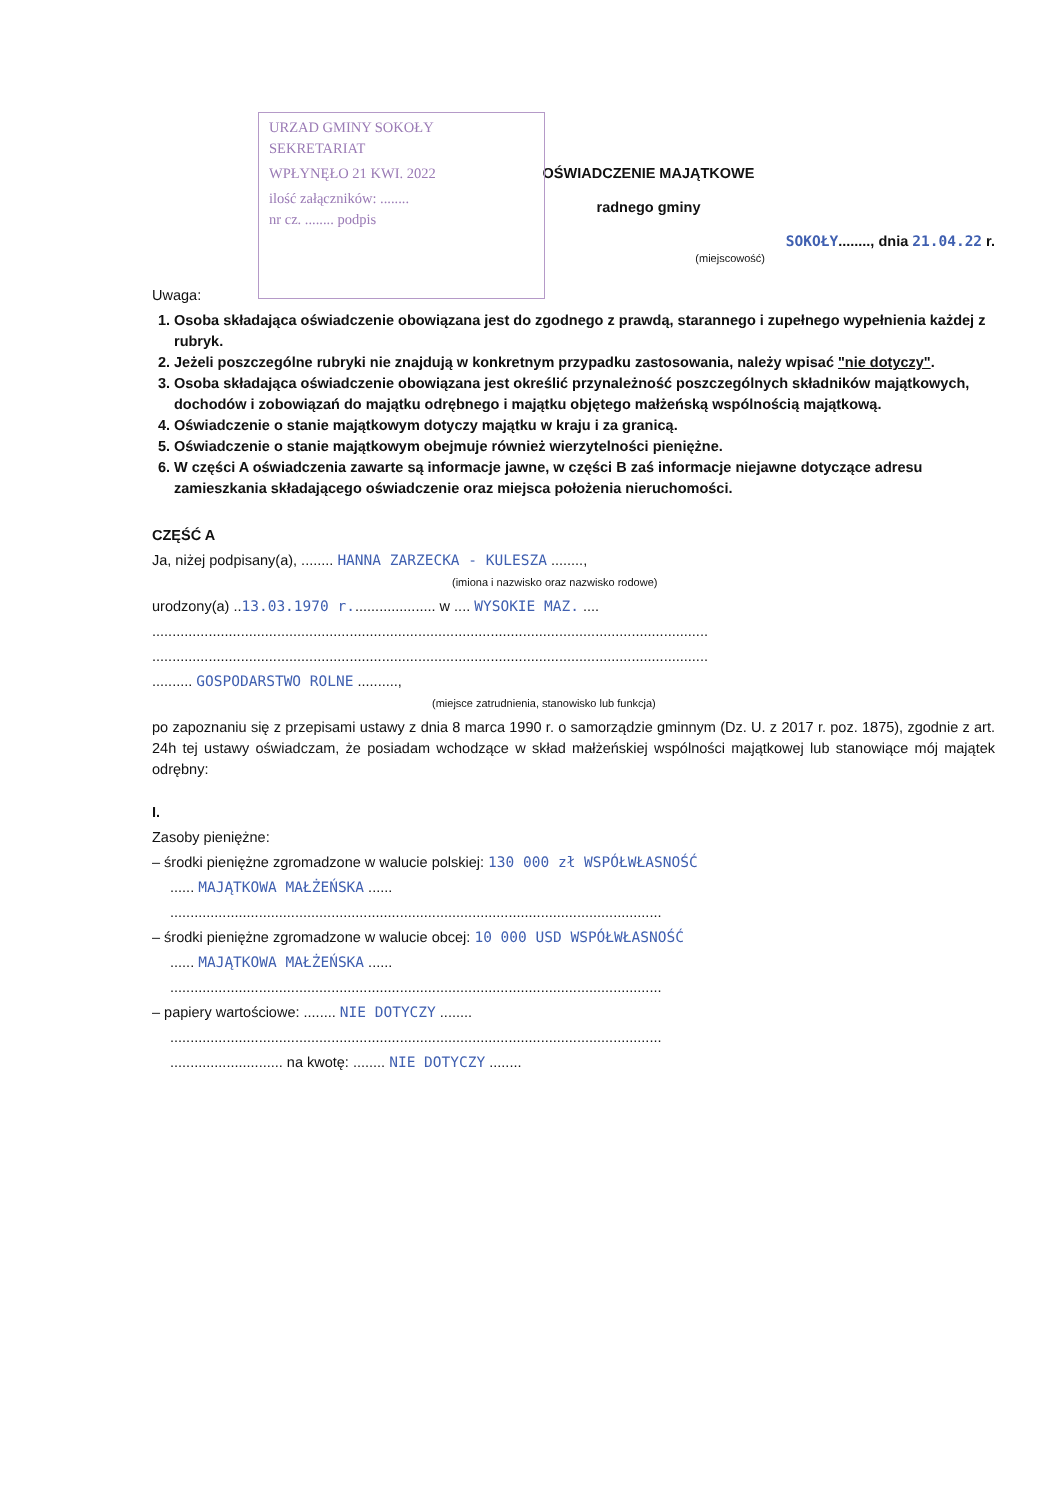URZAD GMINY SOKOŁY
SEKRETARIAT
WPŁYNĘŁO 21 KWI. 2022
ilość załączników: ........
nr cz. ........ podpis
OŚWIADCZENIE MAJĄTKOWE
radnego gminy
SOKOŁY........, dnia 21.04.22 r.
(miejscowość)
Uwaga:
1. Osoba składająca oświadczenie obowiązana jest do zgodnego z prawdą, starannego i zupełnego wypełnienia każdej z rubryk.
2. Jeżeli poszczególne rubryki nie znajdują w konkretnym przypadku zastosowania, należy wpisać "nie dotyczy".
3. Osoba składająca oświadczenie obowiązana jest określić przynależność poszczególnych składników majątkowych, dochodów i zobowiązań do majątku odrębnego i majątku objętego małżeńską wspólnością majątkową.
4. Oświadczenie o stanie majątkowym dotyczy majątku w kraju i za granicą.
5. Oświadczenie o stanie majątkowym obejmuje również wierzytelności pieniężne.
6. W części A oświadczenia zawarte są informacje jawne, w części B zaś informacje niejawne dotyczące adresu zamieszkania składającego oświadczenie oraz miejsca położenia nieruchomości.
CZĘŚĆ A
Ja, niżej podpisany(a), ........ HANNA ZARZECKA - KULESZA ........,
(imiona i nazwisko oraz nazwisko rodowe)
urodzony(a) ..13.03.1970 r..................... w .... WYSOKIE MAZ. ....
..........................................................................................................................................
..........................................................................................................................................
.......... GOSPODARSTWO ROLNE ..........,
(miejsce zatrudnienia, stanowisko lub funkcja)
po zapoznaniu się z przepisami ustawy z dnia 8 marca 1990 r. o samorządzie gminnym (Dz. U. z 2017 r. poz. 1875), zgodnie z art. 24h tej ustawy oświadczam, że posiadam wchodzące w skład małżeńskiej wspólności majątkowej lub stanowiące mój majątek odrębny:
I.
Zasoby pieniężne:
– środki pieniężne zgromadzone w walucie polskiej: 130 000 zł WSPÓŁWŁASNOŚĆ
...... MAJĄTKOWA MAŁŻEŃSKA ......
..........................................................................................................................
– środki pieniężne zgromadzone w walucie obcej: 10 000 USD WSPÓŁWŁASNOŚĆ
...... MAJĄTKOWA MAŁŻEŃSKA ......
..........................................................................................................................
– papiery wartościowe: ........ NIE DOTYCZY ........
..........................................................................................................................
............................ na kwotę: ........ NIE DOTYCZY ........